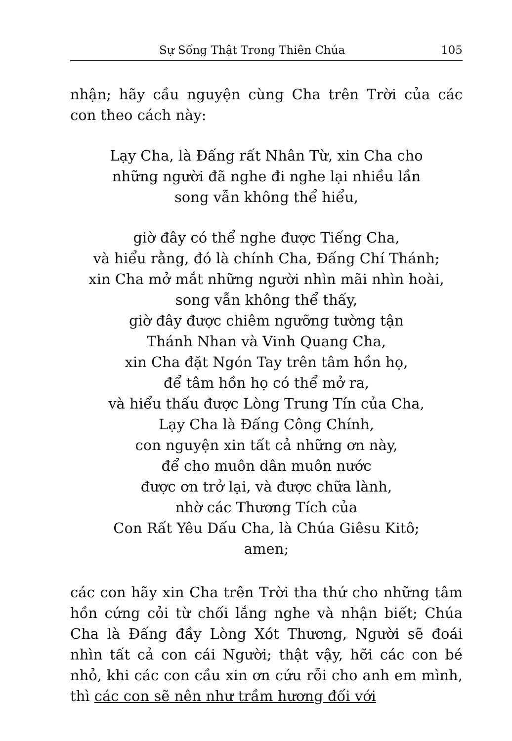Sự Sống Thật Trong Thiên Chúa 105
nhận; hãy cầu nguyện cùng Cha trên Trời của các con theo cách này:
Lạy Cha, là Đấng rất Nhân Từ, xin Cha cho
những người đã nghe đi nghe lại nhiều lần
song vẫn không thể hiểu,
giờ đây có thể nghe được Tiếng Cha,
và hiểu rằng, đó là chính Cha, Đấng Chí Thánh;
xin Cha mở mắt những người nhìn mãi nhìn hoài,
song vẫn không thể thấy,
giờ đây được chiêm ngưỡng tường tận
Thánh Nhan và Vinh Quang Cha,
xin Cha đặt Ngón Tay trên tâm hồn họ,
để tâm hồn họ có thể mở ra,
và hiểu thấu được Lòng Trung Tín của Cha,
Lạy Cha là Đấng Công Chính,
con nguyện xin tất cả những ơn này,
để cho muôn dân muôn nước
được ơn trở lại, và được chữa lành,
nhờ các Thương Tích của
Con Rất Yêu Dấu Cha, là Chúa Giêsu Kitô;
amen;
các con hãy xin Cha trên Trời tha thứ cho những tâm hồn cứng cỏi từ chối lắng nghe và nhận biết; Chúa Cha là Đấng đầy Lòng Xót Thương, Người sẽ đoái nhìn tất cả con cái Người; thật vậy, hỡi các con bé nhỏ, khi các con cầu xin ơn cứu rỗi cho anh em mình, thì các con sẽ nên như trầm hương đối với